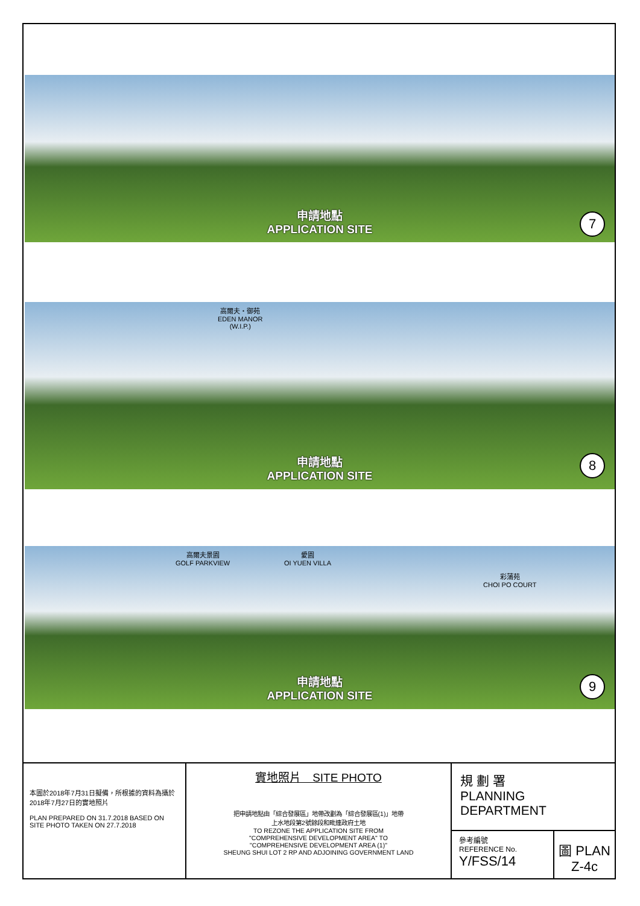申請地點
APPLICATION SITE
7
高爾夫・御苑
EDEN MANOR
(W.I.P.)
申請地點
APPLICATION SITE
8
高爾夫景園
GOLF PARKVIEW
愛園
OI YUEN VILLA
彩蒲苑
CHOI PO COURT
申請地點
APPLICATION SITE
9
本圖於2018年7月31日擬備，所根據的資料為攝於2018年7月27日的實地照片
PLAN PREPARED ON 31.7.2018 BASED ON SITE PHOTO TAKEN ON 27.7.2018
實地照片　SITE PHOTO
把申請地點由「綜合發展區」地帶改劃為「綜合發展區(1)」地帶
上水地段第2號餘段和毗連政府土地
TO REZONE THE APPLICATION SITE FROM
"COMPREHENSIVE DEVELOPMENT AREA" TO
"COMPREHENSIVE DEVELOPMENT AREA (1)"
SHEUNG SHUI LOT 2 RP AND ADJOINING GOVERNMENT LAND
規 劃 署
PLANNING
DEPARTMENT
參考編號
REFERENCE No.
Y/FSS/14
圖 PLAN
Z-4c